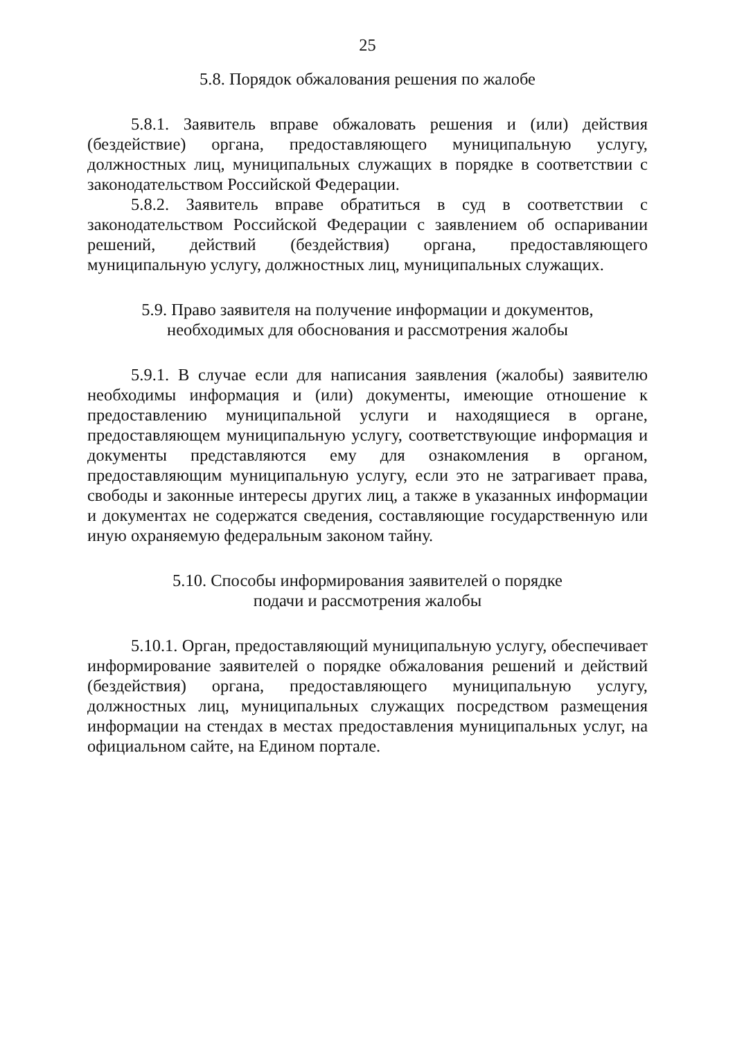25
5.8. Порядок обжалования решения по жалобе
5.8.1. Заявитель вправе обжаловать решения и (или) действия (бездействие) органа, предоставляющего муниципальную услугу, должностных лиц, муниципальных служащих в порядке в соответствии с законодательством Российской Федерации.
5.8.2. Заявитель вправе обратиться в суд в соответствии с законодательством Российской Федерации с заявлением об оспаривании решений, действий (бездействия) органа, предоставляющего муниципальную услугу, должностных лиц, муниципальных служащих.
5.9. Право заявителя на получение информации и документов,
необходимых для обоснования и рассмотрения жалобы
5.9.1. В случае если для написания заявления (жалобы) заявителю необходимы информация и (или) документы, имеющие отношение к предоставлению муниципальной услуги и находящиеся в органе, предоставляющем муниципальную услугу, соответствующие информация и документы представляются ему для ознакомления в органом, предоставляющим муниципальную услугу, если это не затрагивает права, свободы и законные интересы других лиц, а также в указанных информации и документах не содержатся сведения, составляющие государственную или иную охраняемую федеральным законом тайну.
5.10. Способы информирования заявителей о порядке
подачи и рассмотрения жалобы
5.10.1. Орган, предоставляющий муниципальную услугу, обеспечивает информирование заявителей о порядке обжалования решений и действий (бездействия) органа, предоставляющего муниципальную услугу, должностных лиц, муниципальных служащих посредством размещения информации на стендах в местах предоставления муниципальных услуг, на официальном сайте, на Едином портале.